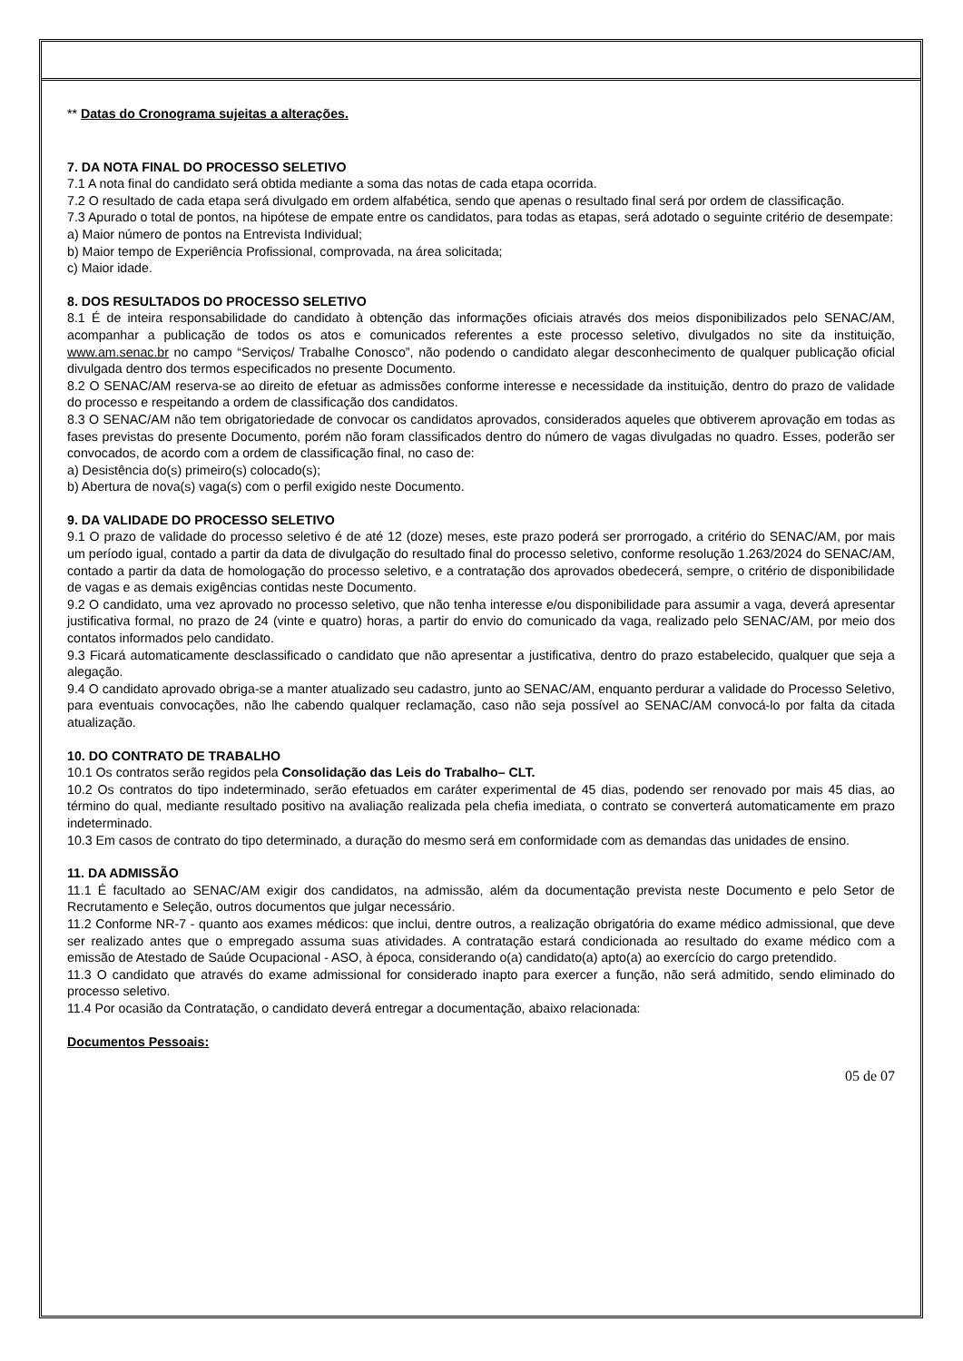** Datas do Cronograma sujeitas a alterações.
7. DA NOTA FINAL DO PROCESSO SELETIVO
7.1 A nota final do candidato será obtida mediante a soma das notas de cada etapa ocorrida.
7.2 O resultado de cada etapa será divulgado em ordem alfabética, sendo que apenas o resultado final será por ordem de classificação.
7.3 Apurado o total de pontos, na hipótese de empate entre os candidatos, para todas as etapas, será adotado o seguinte critério de desempate:
a) Maior número de pontos na Entrevista Individual;
b) Maior tempo de Experiência Profissional, comprovada, na área solicitada;
c) Maior idade.
8. DOS RESULTADOS DO PROCESSO SELETIVO
8.1 É de inteira responsabilidade do candidato à obtenção das informações oficiais através dos meios disponibilizados pelo SENAC/AM, acompanhar a publicação de todos os atos e comunicados referentes a este processo seletivo, divulgados no site da instituição, www.am.senac.br no campo “Serviços/ Trabalhe Conosco”, não podendo o candidato alegar desconhecimento de qualquer publicação oficial divulgada dentro dos termos especificados no presente Documento.
8.2 O SENAC/AM reserva-se ao direito de efetuar as admissões conforme interesse e necessidade da instituição, dentro do prazo de validade do processo e respeitando a ordem de classificação dos candidatos.
8.3 O SENAC/AM não tem obrigatoriedade de convocar os candidatos aprovados, considerados aqueles que obtiverem aprovação em todas as fases previstas do presente Documento, porém não foram classificados dentro do número de vagas divulgadas no quadro. Esses, poderão ser convocados, de acordo com a ordem de classificação final, no caso de:
a) Desistência do(s) primeiro(s) colocado(s);
b) Abertura de nova(s) vaga(s) com o perfil exigido neste Documento.
9. DA VALIDADE DO PROCESSO SELETIVO
9.1 O prazo de validade do processo seletivo é de até 12 (doze) meses, este prazo poderá ser prorrogado, a critério do SENAC/AM, por mais um período igual, contado a partir da data de divulgação do resultado final do processo seletivo, conforme resolução 1.263/2024 do SENAC/AM, contado a partir da data de homologação do processo seletivo, e a contratação dos aprovados obedecerá, sempre, o critério de disponibilidade de vagas e as demais exigências contidas neste Documento.
9.2 O candidato, uma vez aprovado no processo seletivo, que não tenha interesse e/ou disponibilidade para assumir a vaga, deverá apresentar justificativa formal, no prazo de 24 (vinte e quatro) horas, a partir do envio do comunicado da vaga, realizado pelo SENAC/AM, por meio dos contatos informados pelo candidato.
9.3 Ficará automaticamente desclassificado o candidato que não apresentar a justificativa, dentro do prazo estabelecido, qualquer que seja a alegação.
9.4 O candidato aprovado obriga-se a manter atualizado seu cadastro, junto ao SENAC/AM, enquanto perdurar a validade do Processo Seletivo, para eventuais convocações, não lhe cabendo qualquer reclamação, caso não seja possível ao SENAC/AM convocá-lo por falta da citada atualização.
10. DO CONTRATO DE TRABALHO
10.1 Os contratos serão regidos pela Consolidação das Leis do Trabalho– CLT.
10.2 Os contratos do tipo indeterminado, serão efetuados em caráter experimental de 45 dias, podendo ser renovado por mais 45 dias, ao término do qual, mediante resultado positivo na avaliação realizada pela chefia imediata, o contrato se converterá automaticamente em prazo indeterminado.
10.3 Em casos de contrato do tipo determinado, a duração do mesmo será em conformidade com as demandas das unidades de ensino.
11. DA ADMISSÃO
11.1 É facultado ao SENAC/AM exigir dos candidatos, na admissão, além da documentação prevista neste Documento e pelo Setor de Recrutamento e Seleção, outros documentos que julgar necessário.
11.2 Conforme NR-7 - quanto aos exames médicos: que inclui, dentre outros, a realização obrigatória do exame médico admissional, que deve ser realizado antes que o empregado assuma suas atividades. A contratação estará condicionada ao resultado do exame médico com a emissão de Atestado de Saúde Ocupacional - ASO, à época, considerando o(a) candidato(a) apto(a) ao exercício do cargo pretendido.
11.3 O candidato que através do exame admissional for considerado inapto para exercer a função, não será admitido, sendo eliminado do processo seletivo.
11.4 Por ocasião da Contratação, o candidato deverá entregar a documentação, abaixo relacionada:
Documentos Pessoais:
05 de 07